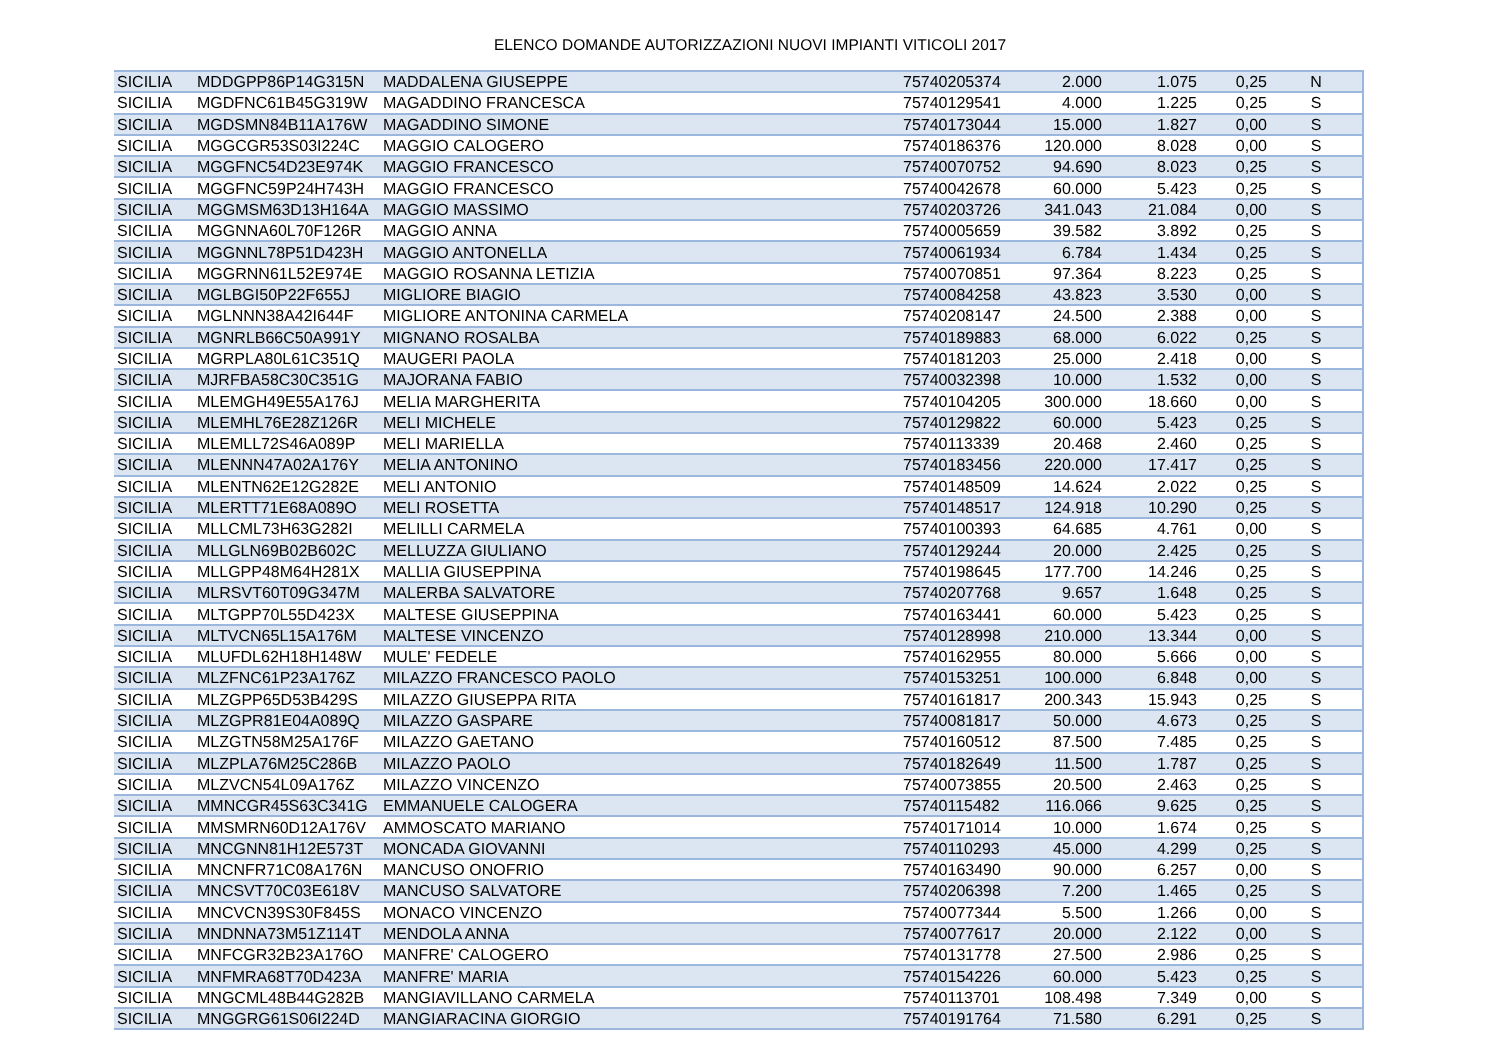ELENCO DOMANDE AUTORIZZAZIONI NUOVI IMPIANTI VITICOLI 2017
| SICILIA | MDDGPP86P14G315N | MADDALENA GIUSEPPE | 75740205374 | 2.000 | 1.075 | 0,25 | N |
| SICILIA | MGDFNC61B45G319W | MAGADDINO FRANCESCA | 75740129541 | 4.000 | 1.225 | 0,25 | S |
| SICILIA | MGDSMN84B11A176W | MAGADDINO SIMONE | 75740173044 | 15.000 | 1.827 | 0,00 | S |
| SICILIA | MGGCGR53S03I224C | MAGGIO CALOGERO | 75740186376 | 120.000 | 8.028 | 0,00 | S |
| SICILIA | MGGFNC54D23E974K | MAGGIO FRANCESCO | 75740070752 | 94.690 | 8.023 | 0,25 | S |
| SICILIA | MGGFNC59P24H743H | MAGGIO FRANCESCO | 75740042678 | 60.000 | 5.423 | 0,25 | S |
| SICILIA | MGGMSM63D13H164A | MAGGIO MASSIMO | 75740203726 | 341.043 | 21.084 | 0,00 | S |
| SICILIA | MGGNNA60L70F126R | MAGGIO ANNA | 75740005659 | 39.582 | 3.892 | 0,25 | S |
| SICILIA | MGGNNL78P51D423H | MAGGIO ANTONELLA | 75740061934 | 6.784 | 1.434 | 0,25 | S |
| SICILIA | MGGRNN61L52E974E | MAGGIO ROSANNA LETIZIA | 75740070851 | 97.364 | 8.223 | 0,25 | S |
| SICILIA | MGLBGI50P22F655J | MIGLIORE BIAGIO | 75740084258 | 43.823 | 3.530 | 0,00 | S |
| SICILIA | MGLNNN38A42I644F | MIGLIORE ANTONINA CARMELA | 75740208147 | 24.500 | 2.388 | 0,00 | S |
| SICILIA | MGNRLB66C50A991Y | MIGNANO ROSALBA | 75740189883 | 68.000 | 6.022 | 0,25 | S |
| SICILIA | MGRPLA80L61C351Q | MAUGERI PAOLA | 75740181203 | 25.000 | 2.418 | 0,00 | S |
| SICILIA | MJRFBA58C30C351G | MAJORANA FABIO | 75740032398 | 10.000 | 1.532 | 0,00 | S |
| SICILIA | MLEMGH49E55A176J | MELIA MARGHERITA | 75740104205 | 300.000 | 18.660 | 0,00 | S |
| SICILIA | MLEMHL76E28Z126R | MELI MICHELE | 75740129822 | 60.000 | 5.423 | 0,25 | S |
| SICILIA | MLEMLL72S46A089P | MELI MARIELLA | 75740113339 | 20.468 | 2.460 | 0,25 | S |
| SICILIA | MLENNN47A02A176Y | MELIA ANTONINO | 75740183456 | 220.000 | 17.417 | 0,25 | S |
| SICILIA | MLENTN62E12G282E | MELI ANTONIO | 75740148509 | 14.624 | 2.022 | 0,25 | S |
| SICILIA | MLERTT71E68A089O | MELI ROSETTA | 75740148517 | 124.918 | 10.290 | 0,25 | S |
| SICILIA | MLLCML73H63G282I | MELILLI CARMELA | 75740100393 | 64.685 | 4.761 | 0,00 | S |
| SICILIA | MLLGLN69B02B602C | MELLUZZA GIULIANO | 75740129244 | 20.000 | 2.425 | 0,25 | S |
| SICILIA | MLLGPP48M64H281X | MALLIA GIUSEPPINA | 75740198645 | 177.700 | 14.246 | 0,25 | S |
| SICILIA | MLRSVT60T09G347M | MALERBA SALVATORE | 75740207768 | 9.657 | 1.648 | 0,25 | S |
| SICILIA | MLTGPP70L55D423X | MALTESE GIUSEPPINA | 75740163441 | 60.000 | 5.423 | 0,25 | S |
| SICILIA | MLTVCN65L15A176M | MALTESE VINCENZO | 75740128998 | 210.000 | 13.344 | 0,00 | S |
| SICILIA | MLUFDL62H18H148W | MULE' FEDELE | 75740162955 | 80.000 | 5.666 | 0,00 | S |
| SICILIA | MLZFNC61P23A176Z | MILAZZO FRANCESCO PAOLO | 75740153251 | 100.000 | 6.848 | 0,00 | S |
| SICILIA | MLZGPP65D53B429S | MILAZZO GIUSEPPA RITA | 75740161817 | 200.343 | 15.943 | 0,25 | S |
| SICILIA | MLZGPR81E04A089Q | MILAZZO GASPARE | 75740081817 | 50.000 | 4.673 | 0,25 | S |
| SICILIA | MLZGTN58M25A176F | MILAZZO GAETANO | 75740160512 | 87.500 | 7.485 | 0,25 | S |
| SICILIA | MLZPLA76M25C286B | MILAZZO PAOLO | 75740182649 | 11.500 | 1.787 | 0,25 | S |
| SICILIA | MLZVCN54L09A176Z | MILAZZO VINCENZO | 75740073855 | 20.500 | 2.463 | 0,25 | S |
| SICILIA | MMNCGR45S63C341G | EMMANUELE CALOGERA | 75740115482 | 116.066 | 9.625 | 0,25 | S |
| SICILIA | MMSMRN60D12A176V | AMMOSCATO MARIANO | 75740171014 | 10.000 | 1.674 | 0,25 | S |
| SICILIA | MNCGNN81H12E573T | MONCADA GIOVANNI | 75740110293 | 45.000 | 4.299 | 0,25 | S |
| SICILIA | MNCNFR71C08A176N | MANCUSO ONOFRIO | 75740163490 | 90.000 | 6.257 | 0,00 | S |
| SICILIA | MNCSVT70C03E618V | MANCUSO SALVATORE | 75740206398 | 7.200 | 1.465 | 0,25 | S |
| SICILIA | MNCVCN39S30F845S | MONACO VINCENZO | 75740077344 | 5.500 | 1.266 | 0,00 | S |
| SICILIA | MNDNNA73M51Z114T | MENDOLA ANNA | 75740077617 | 20.000 | 2.122 | 0,00 | S |
| SICILIA | MNFCGR32B23A176O | MANFRE' CALOGERO | 75740131778 | 27.500 | 2.986 | 0,25 | S |
| SICILIA | MNFMRA68T70D423A | MANFRE' MARIA | 75740154226 | 60.000 | 5.423 | 0,25 | S |
| SICILIA | MNGCML48B44G282B | MANGIAVILLANO CARMELA | 75740113701 | 108.498 | 7.349 | 0,00 | S |
| SICILIA | MNGGRG61S06I224D | MANGIARACINA GIORGIO | 75740191764 | 71.580 | 6.291 | 0,25 | S |